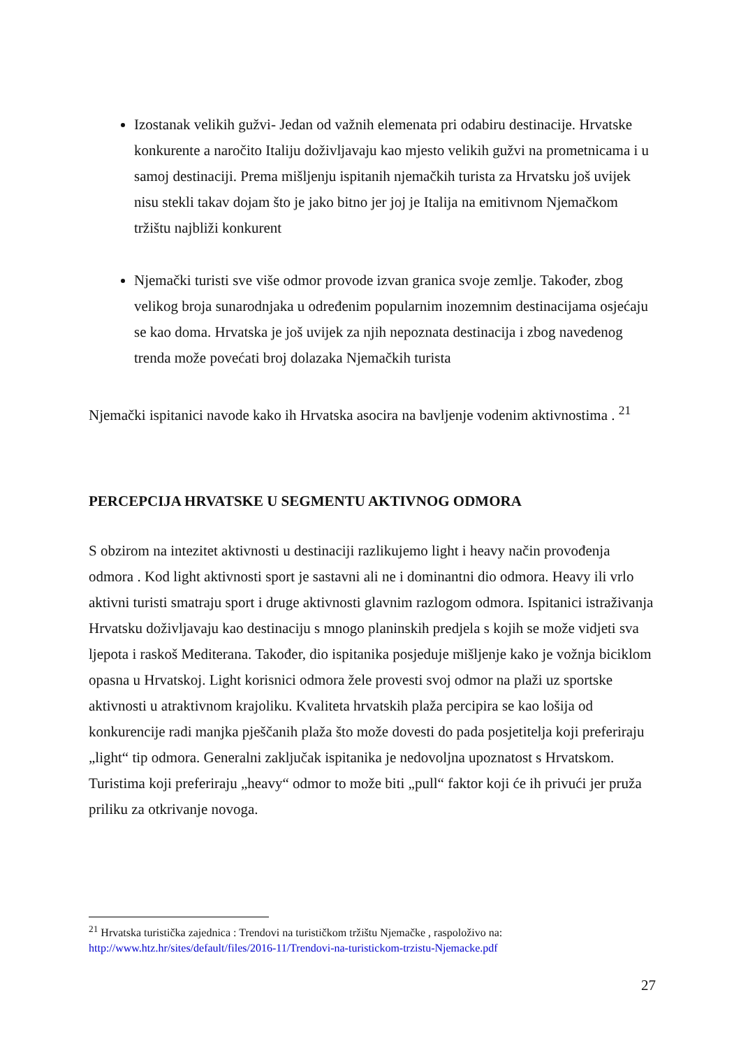Izostanak velikih gužvi- Jedan od važnih elemenata pri odabiru destinacije. Hrvatske konkurente a naročito Italiju doživljavaju kao mjesto velikih gužvi na prometnicama i u samoj destinaciji. Prema mišljenju ispitanih njemačkih turista za Hrvatsku još uvijek nisu stekli takav dojam što je jako bitno jer joj je Italija na emitivnom Njemačkom tržištu najbliži konkurent
Njemački turisti sve više odmor provode izvan granica svoje zemlje. Također, zbog velikog broja sunarodnjaka u određenim popularnim inozemnim destinacijama osjećaju se kao doma. Hrvatska je još uvijek za njih nepoznata destinacija i zbog navedenog trenda može povećati broj dolazaka Njemačkih turista
Njemački ispitanici navode kako ih Hrvatska asocira na bavljenje vodenim aktivnostima . <sup>21</sup>
PERCEPCIJA HRVATSKE U SEGMENTU AKTIVNOG ODMORA
S obzirom na intezitet aktivnosti u destinaciji razlikujemo light i heavy način provođenja odmora . Kod light aktivnosti sport je sastavni ali ne i dominantni dio odmora. Heavy ili vrlo aktivni turisti smatraju sport i druge aktivnosti glavnim razlogom odmora. Ispitanici istraživanja Hrvatsku doživljavaju kao destinaciju s mnogo planinskih predjela s kojih se može vidjeti sva ljepota i raskoš Mediterana. Također, dio ispitanika posjeduje mišljenje kako je vožnja biciklom opasna u Hrvatskoj. Light korisnici odmora žele provesti svoj odmor na plaži uz sportske aktivnosti u atraktivnom krajoliku. Kvaliteta hrvatskih plaža percipira se kao lošija od konkurencije radi manjka pješčanih plaža što može dovesti do pada posjetitelja koji preferiraju „light“ tip odmora. Generalni zaključak ispitanika je nedovoljna upoznatost s Hrvatskom. Turistima koji preferiraju „heavy“ odmor to može biti „pull“ faktor koji će ih privući jer pruža priliku za otkrivanje novoga.
<sup>21</sup> Hrvatska turistička zajednica : Trendovi na turističkom tržištu Njemačke , raspoloživo na: http://www.htz.hr/sites/default/files/2016-11/Trendovi-na-turistickom-trzistu-Njemacke.pdf
27